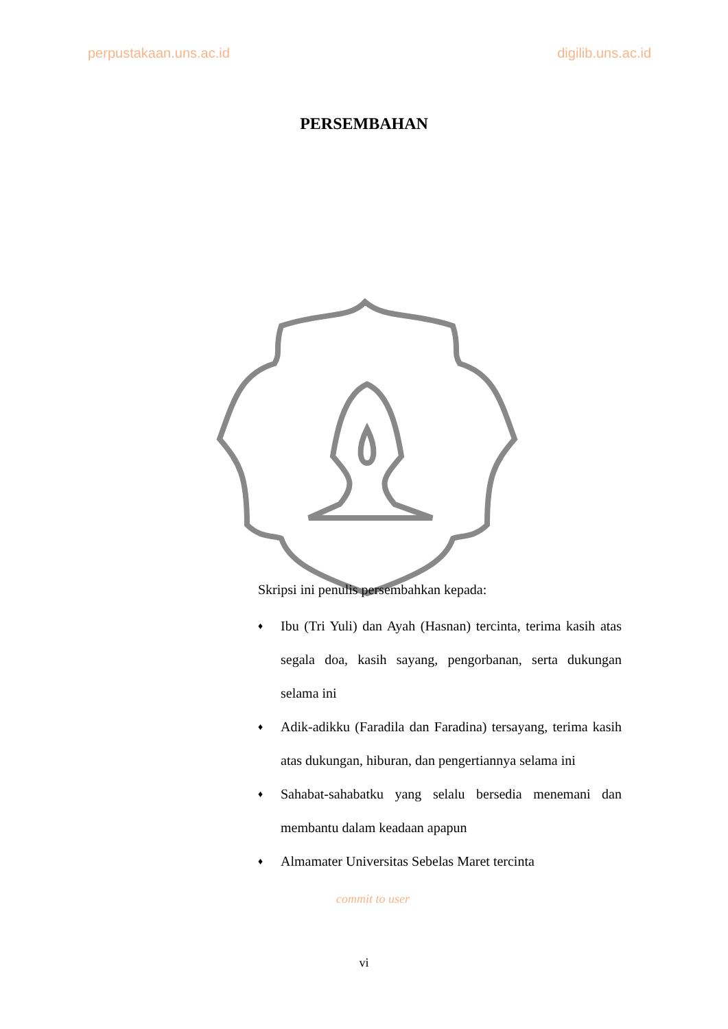perpustakaan.uns.ac.id digilib.uns.ac.id
PERSEMBAHAN
Skripsi ini penulis persembahkan kepada:
♦ Ibu (Tri Yuli) dan Ayah (Hasnan) tercinta, terima kasih atas segala doa, kasih sayang, pengorbanan, serta dukungan selama ini
♦ Adik-adikku (Faradila dan Faradina) tersayang, terima kasih atas dukungan, hiburan, dan pengertiannya selama ini
♦ Sahabat-sahabatku yang selalu bersedia menemani dan membantu dalam keadaan apapun
♦ Almamater Universitas Sebelas Maret tercinta
commit to user
vi